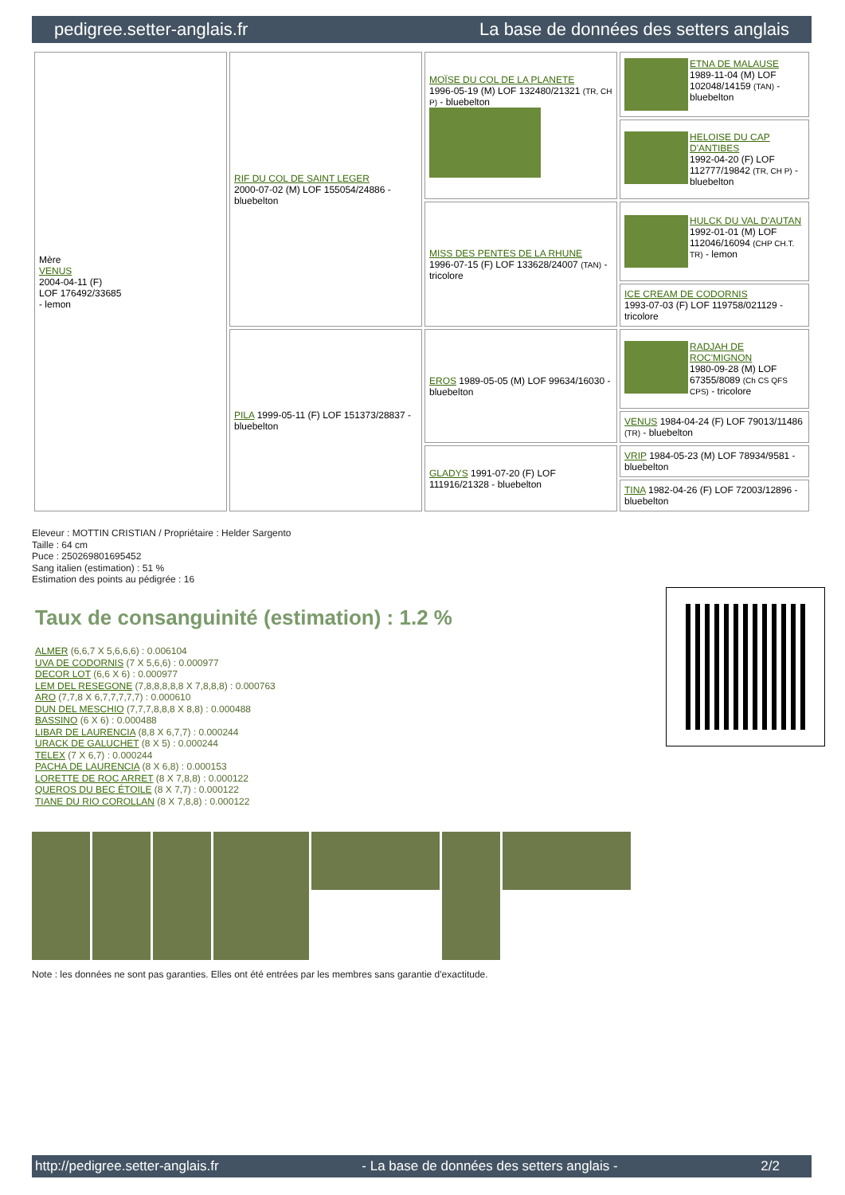pedigree.setter-anglais.fr La base de données des setters anglais
| Mère VENUS 2004-04-11 (F) LOF 176492/33685 - lemon | RIF DU COL DE SAINT LEGER 2000-07-02 (M) LOF 155054/24886 - bluebelton | MOÏSE DU COL DE LA PLANETE 1996-05-19 (M) LOF 132480/21321 (TR, CH P) - bluebelton | ETNA DE MALAUSE 1989-11-04 (M) LOF 102048/14159 (TAN) - bluebelton |
| | | | HELOISE DU CAP D'ANTIBES 1992-04-20 (F) LOF 112777/19842 (TR, CH P) - bluebelton |
| | | MISS DES PENTES DE LA RHUNE 1996-07-15 (F) LOF 133628/24007 (TAN) - tricolore | HULCK DU VAL D'AUTAN 1992-01-01 (M) LOF 112046/16094 (CHP CH.T. TR) - lemon |
| | | | ICE CREAM DE CODORNIS 1993-07-03 (F) LOF 119758/021129 - tricolore |
| | PILA 1999-05-11 (F) LOF 151373/28837 - bluebelton | EROS 1989-05-05 (M) LOF 99634/16030 - bluebelton | RADJAH DE ROC'MIGNON 1980-09-28 (M) LOF 67355/8089 (Ch CS QFS CPS) - tricolore |
| | | | VENUS 1984-04-24 (F) LOF 79013/11486 (TR) - bluebelton |
| | | GLADYS 1991-07-20 (F) LOF 111916/21328 - bluebelton | VRIP 1984-05-23 (M) LOF 78934/9581 - bluebelton |
| | | | TINA 1982-04-26 (F) LOF 72003/12896 - bluebelton |
Eleveur : MOTTIN CRISTIAN / Propriétaire : Helder Sargento
Taille : 64 cm
Puce : 250269801695452
Sang italien (estimation) : 51 %
Estimation des points au pédigrée : 16
Taux de consanguinité (estimation) : 1.2 %
ALMER (6,6,7 X 5,6,6,6) : 0.006104
UVA DE CODORNIS (7 X 5,6,6) : 0.000977
DECOR LOT (6,6 X 6) : 0.000977
LEM DEL RESEGONE (7,8,8,8,8,8 X 7,8,8,8) : 0.000763
ARO (7,7,8 X 6,7,7,7,7,7) : 0.000610
DUN DEL MESCHIO (7,7,7,8,8,8 X 8,8) : 0.000488
BASSINO (6 X 6) : 0.000488
LIBAR DE LAURENCIA (8,8 X 6,7,7) : 0.000244
URACK DE GALUCHET (8 X 5) : 0.000244
TELEX (7 X 6,7) : 0.000244
PACHA DE LAURENCIA (8 X 6,8) : 0.000153
LORETTE DE ROC ARRET (8 X 7,8,8) : 0.000122
QUEROS DU BEC ÉTOILE (8 X 7,7) : 0.000122
TIANE DU RIO COROLLAN (8 X 7,8,8) : 0.000122
Note : les données ne sont pas garanties. Elles ont été entrées par les membres sans garantie d'exactitude.
http://pedigree.setter-anglais.fr - La base de données des setters anglais - 2/2